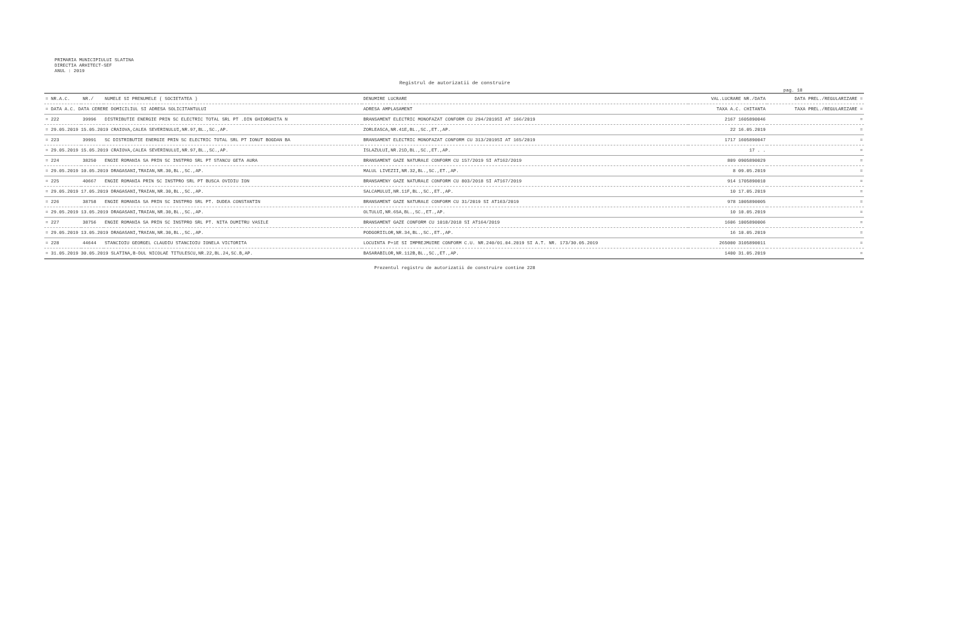PRIMARIA MUNICIPIULUI SLATINA
DIRECTIA ARHITECT-SEF
ANUL : 2019
Registrul de autorizatii de construire
pag. 18
| = NR.A.C. | NR./ | NUMELE SI PRENUMELE ( SOCIETATEA ) | DENUMIRE LUCRARE | VAL.LUCRARE NR./DATA | DATA PREL./REGULARIZARE = |
| --- | --- | --- | --- | --- | --- |
| = DATA A.C. DATA CERERE DOMICILIUL SI ADRESA SOLICITANTULUI | | | ADRESA AMPLASAMENT | TAXA A.C. CHITANTA | TAXA PREL./REGULARIZARE = |
| = 222 | 39996 | DISTRIBUTIE ENERGIE PRIN SC ELECTRIC TOTAL SRL PT .DIN GHIORGHITA N | BRANSAMENT ELECTRIC MONOFAZAT CONFORM CU 294/2019SI AT 166/2019 | 2167 1605890046 | = |
| = 29.05.2019 15.05.2019 CRAIOVA,CALEA SEVERINULUI,NR.97,BL.,SC.,AP. | | | ZORLEASCA,NR.41E,BL.,SC.,ET.,AP. | 22 16.05.2019 | = |
| = 223 | 39991 | SC DISTRIBUTIE ENERGIE PRIN SC ELECTRIC TOTAL SRL PT IONUT BOGDAN BA | BRANSAMENT ELECTRIC MONOFAZAT CONFORM CU 313/2019SI AT 165/2019 | 1717 1605890047 | = |
| = 29.05.2019 15.05.2019 CRAIOVA,CALEA SEVERINULUI,NR.97,BL.,SC.,AP. | | | ISLAZULUI,NR.21D,BL.,SC.,ET.,AP. | 17 . . | = |
| = 224 | 38250 | ENGIE ROMANIA SA PRIN SC INSTPRO SRL PT STANCU GETA AURA | BRANSAMENT GAZE NATURALE CONFORM CU 157/2019 SI AT162/2019 | 809 0905890029 | = |
| = 29.05.2019 10.05.2019 DRAGASANI,TRAIAN,NR.30,BL.,SC.,AP. | | | MALUL LIVEZII,NR.32,BL.,SC.,ET.,AP. | 8 09.05.2019 | = |
| = 225 | 40667 | ENGIE ROMANIA PRIN SC INSTPRO SRL PT BUSCA OVIDIU ION | BRANSAMENY GAZE NATURALE CONFORM CU 803/2018 SI AT167/2019 | 914 1705890010 | = |
| = 29.05.2019 17.05.2019 DRAGASANI,TRAIAN,NR.30,BL.,SC.,AP. | | | SALCAMULUI,NR.11F,BL.,SC.,ET.,AP. | 10 17.05.2019 | = |
| = 226 | 38758 | ENGIE ROMANIA SA PRIN SC INSTPRO SRL PT. DUDEA CONSTANTIN | BRANSAMENT GAZE NATURALE CONFORM CU 31/2019 SI AT163/2019 | 978 1005890005 | = |
| = 29.05.2019 13.05.2019 DRAGASANI,TRAIAN,NR.30,BL.,SC.,AP. | | | OLTULUI,NR.65A,BL.,SC.,ET.,AP. | 10 10.05.2019 | = |
| = 227 | 38756 | ENGIE ROMANIA SA PRIN SC INSTPRO SRL PT. NITA DUMITRU VASILE | BRANSAMENT GAZE CONFORM CU 1018/2018 SI AT164/2019 | 1606 1005890006 | = |
| = 29.05.2019 13.05.2019 DRAGASANI,TRAIAN,NR.30,BL.,SC.,AP. | | | PODGORIILOR,NR.34,BL.,SC.,ET.,AP. | 16 10.05.2019 | = |
| = 228 | 44644 | STANCIOIU GEORGEL CLAUDIU STANCIOIU IONELA VICTORITA | LOCUINTA P+1E SI IMPREJMUIRE CONFORM C.U. NR.240/01.04.2019 SI A.T. NR. 173/30.05.2019 | 265000 3105890011 | = |
| = 31.05.2019 30.05.2019 SLATINA,B-DUL NICOLAE TITULESCU,NR.22,BL.24,SC.B,AP. | | | BASARABILOR,NR.112B,BL.,SC.,ET.,AP. | 1400 31.05.2019 | = |
Prezentul registru de autorizatii de construire contine 228